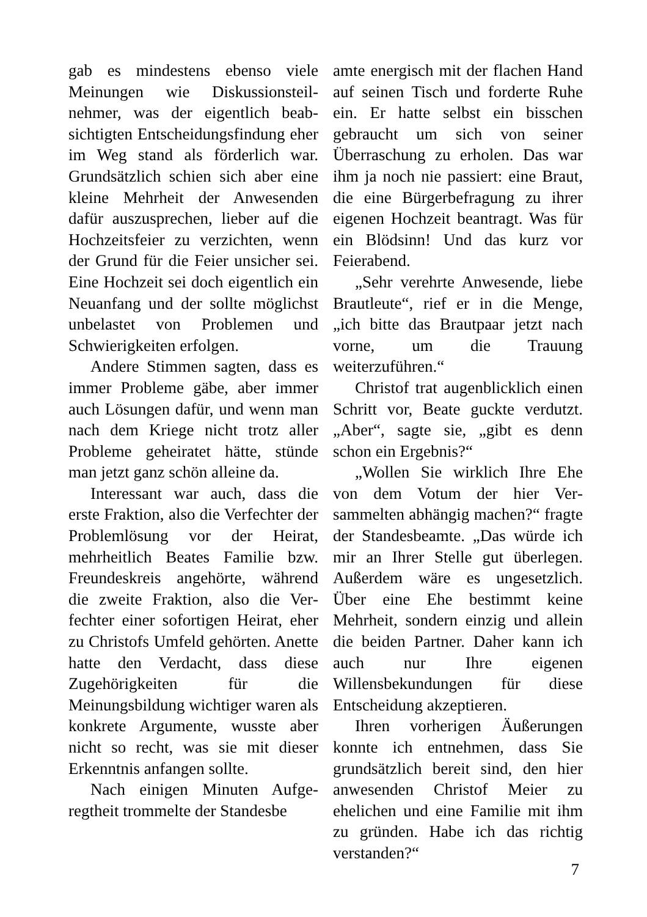gab es mindestens ebenso viele Meinungen wie Diskussionsteil­nehmer, was der eigentlich beab­sichtigten Entscheidungsfindung eher im Weg stand als förderlich war. Grundsätzlich schien sich aber eine kleine Mehrheit der Anwesenden dafür auszuspre­chen, lieber auf die Hochzeitsfeier zu verzichten, wenn der Grund für die Feier unsicher sei. Eine Hoch­zeit sei doch eigentlich ein Neu­anfang und der sollte möglichst unbelastet von Problemen und Schwierigkeiten erfolgen.
Andere Stimmen sagten, dass es immer Probleme gäbe, aber immer auch Lösungen dafür, und wenn man nach dem Kriege nicht trotz aller Probleme geheiratet hätte, stünde man jetzt ganz schön alleine da.
Interessant war auch, dass die erste Fraktion, also die Verfechter der Problemlösung vor der Heirat, mehrheitlich Beates Familie bzw. Freundeskreis angehörte, während die zweite Fraktion, also die Ver­fechter einer sofortigen Heirat, eher zu Christofs Umfeld gehör­ten. Anette hatte den Verdacht, dass diese Zugehörigkeiten für die Meinungsbildung wichtiger waren als konkrete Argumente, wusste aber nicht so recht, was sie mit dieser Erkenntnis anfangen sollte.
Nach einigen Minuten Aufge­regtheit trommelte der Standesbe­
amte energisch mit der flachen Hand auf seinen Tisch und forder­te Ruhe ein. Er hatte selbst ein bisschen gebraucht um sich von seiner Überraschung zu erholen. Das war ihm ja noch nie passiert: eine Braut, die eine Bürgerbefra­gung zu ihrer eigenen Hochzeit beantragt. Was für ein Blödsinn! Und das kurz vor Feierabend.
„Sehr verehrte Anwesende, liebe Brautleute“, rief er in die Menge, „ich bitte das Brautpaar jetzt nach vorne, um die Trauung weiterzuführen.“
Christof trat augenblicklich ei­nen Schritt vor, Beate guckte ver­dutzt. „Aber“, sagte sie, „gibt es denn schon ein Ergebnis?“
„Wollen Sie wirklich Ihre Ehe von dem Votum der hier Ver­sammelten abhängig machen?“ fragte der Standesbeamte. „Das würde ich mir an Ihrer Stelle gut überlegen. Außerdem wäre es un­gesetzlich. Über eine Ehe be­stimmt keine Mehrheit, sondern einzig und allein die beiden Part­ner. Daher kann ich auch nur Ihre eigenen Willensbekundungen für diese Entscheidung akzeptieren.
Ihren vorherigen Äußerungen konnte ich entnehmen, dass Sie grundsätzlich bereit sind, den hier anwesenden Christof Meier zu ehelichen und eine Familie mit ihm zu gründen. Habe ich das richtig verstanden?“
7